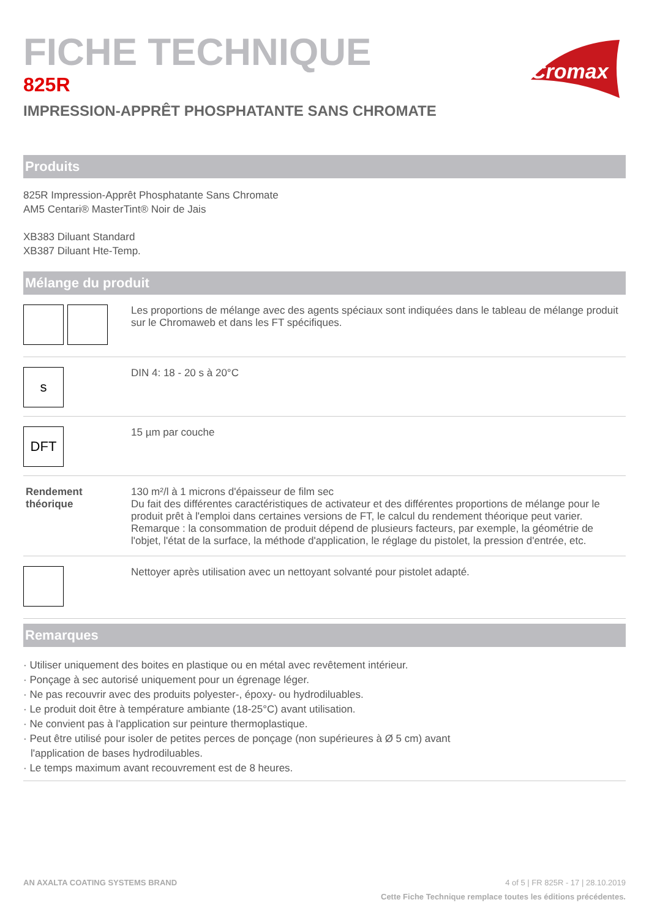Cromax
FICHE TECHNIQUE
825R
IMPRESSION-APPRÊT PHOSPHATANTE SANS CHROMATE
Produits
825R Impression-Apprêt Phosphatante Sans Chromate
AM5 Centari® MasterTint® Noir de Jais
XB383 Diluant Standard
XB387 Diluant Hte-Temp.
Mélange du produit
| | Les proportions de mélange avec des agents spéciaux sont indiquées dans le tableau de mélange produit sur le Chromaweb et dans les FT spécifiques. |
| s | DIN 4: 18 - 20 s à 20°C |
| DFT | 15 µm par couche |
| Rendement théorique | 130 m²/l à 1 microns d'épaisseur de film sec Du fait des différentes caractéristiques de activateur et des différentes proportions de mélange pour le produit prêt à l'emploi dans certaines versions de FT, le calcul du rendement théorique peut varier. Remarque : la consommation de produit dépend de plusieurs facteurs, par exemple, la géométrie de l'objet, l'état de la surface, la méthode d'application, le réglage du pistolet, la pression d'entrée, etc. |
| | Nettoyer après utilisation avec un nettoyant solvanté pour pistolet adapté. |
Remarques
· Utiliser uniquement des boites en plastique ou en métal avec revêtement intérieur.
· Ponçage à sec autorisé uniquement pour un égrenage léger.
· Ne pas recouvrir avec des produits polyester-, époxy- ou hydrodiluables.
· Le produit doit être à température ambiante (18-25°C) avant utilisation.
· Ne convient pas à l'application sur peinture thermoplastique.
· Peut être utilisé pour isoler de petites perces de ponçage (non supérieures à Ø 5 cm) avant
l'application de bases hydrodiluables.
· Le temps maximum avant recouvrement est de 8 heures.
AN AXALTA COATING SYSTEMS BRAND 4 of 5 | FR 825R - 17 | 28.10.2019
Cette Fiche Technique remplace toutes les éditions précédentes.